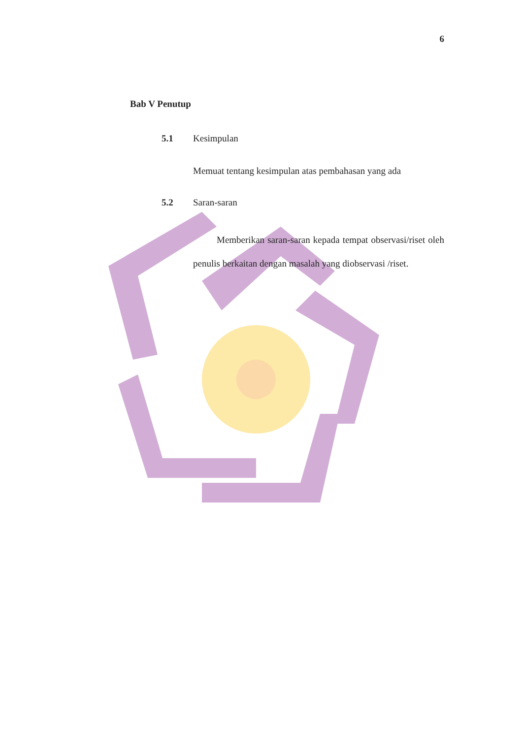6
Bab V Penutup
5.1 Kesimpulan
Memuat tentang kesimpulan atas pembahasan yang ada
5.2 Saran-saran
Memberikan saran-saran kepada tempat observasi/riset oleh penulis berkaitan dengan masalah yang diobservasi /riset.